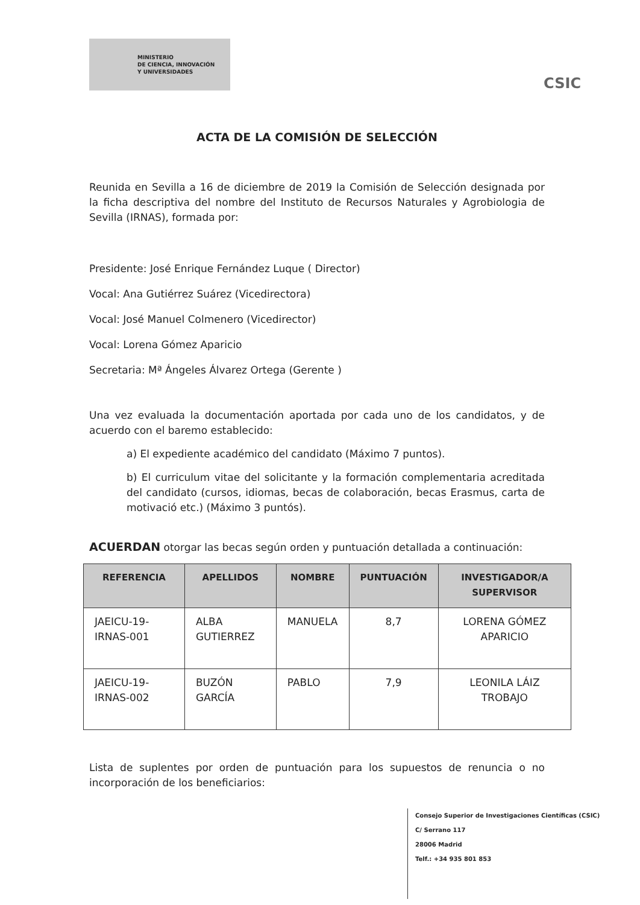MINISTERIO
DE CIENCIA, INNOVACIÓN
Y UNIVERSIDADES
CSIC
ACTA DE LA COMISIÓN DE SELECCIÓN
Reunida en Sevilla a 16 de diciembre de 2019 la Comisión de Selección designada por la ficha descriptiva del nombre del Instituto de Recursos Naturales y Agrobiologia de Sevilla (IRNAS), formada por:
Presidente: José Enrique Fernández Luque ( Director)
Vocal: Ana Gutiérrez Suárez (Vicedirectora)
Vocal: José Manuel Colmenero (Vicedirector)
Vocal: Lorena Gómez Aparicio
Secretaria: Mª Ángeles Álvarez Ortega (Gerente )
Una vez evaluada la documentación aportada por cada uno de los candidatos, y de acuerdo con el baremo establecido:
a) El expediente académico del candidato (Máximo 7 puntos).
b) El curriculum vitae del solicitante y la formación complementaria acreditada del candidato (cursos, idiomas, becas de colaboración, becas Erasmus, carta de motivació etc.) (Máximo 3 puntós).
ACUERDAN otorgar las becas según orden y puntuación detallada a continuación:
| REFERENCIA | APELLIDOS | NOMBRE | PUNTUACIÓN | INVESTIGADOR/A SUPERVISOR |
| --- | --- | --- | --- | --- |
| JAEICU-19-IRNAS-001 | ALBA GUTIERREZ | MANUELA | 8,7 | LORENA GÓMEZ APARICIO |
| JAEICU-19-IRNAS-002 | BUZÓN GARCÍA | PABLO | 7,9 | LEONILA LÁIZ TROBAJO |
Lista de suplentes por orden de puntuación para los supuestos de renuncia o no incorporación de los beneficiarios:
Consejo Superior de Investigaciones Científicas (CSIC)
C/ Serrano 117
28006 Madrid
Telf.: +34 935 801 853